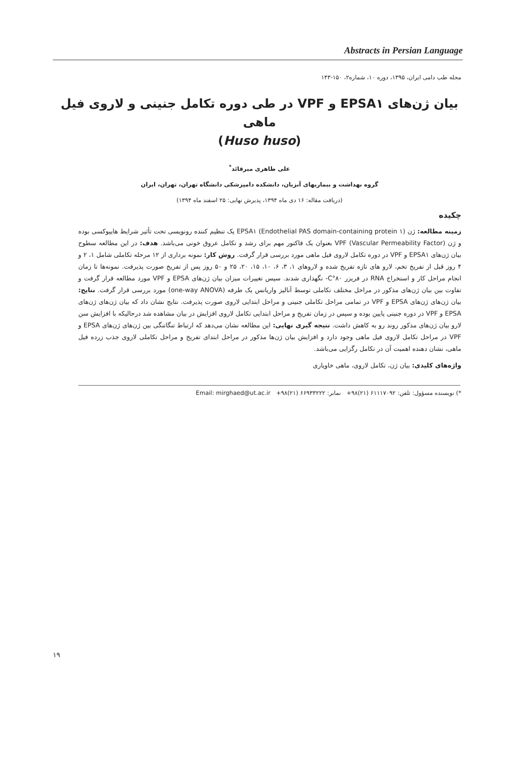Abstracts in Persian Language
مجله طب دامی ایران، ۱۳۹۵، دوره ۱۰، شماره۲، ۱۵۰-۱۴۳
بیان ژن‌های EPSA۱ و VPF در طی دوره تکامل جنینی و لاروی فیل ماهی
(Huso huso)
علی طاهری میرقائد<sup>*</sup>
گروه بهداشت و بیماریهای آبزیان، دانشکده دامپزشکی دانشگاه تهران، تهران، ایران
(دریافت مقاله: ۱۶ دی ماه ۱۳۹۴، پذیرش نهایی: ۲۵ اسفند ماه ۱۳۹۴)
چکیده
زمینه مطالعه: ژن EPSA۱ (Endothelial PAS domain-containing protein ۱) یک تنظیم کننده رونویسی تحت تأثیر شرایط هایپوکسی بوده و ژن VPF (Vascular Permeability Factor) بعنوان یک فاکتور مهم برای رشد و تکامل عروق خونی می‌باشد. هدف: در این مطالعه سطوح بیان ژن‌های EPSA۱ و VPF در دوره تکامل لاروی فیل ماهی مورد بررسی قرار گرفت. روش کار: نمونه برداری از ۱۲ مرحله تکاملی شامل ۱، ۲ و ۴ روز قبل از تفریخ تخم، لارو های تازه تفریخ شده و لاروهای ۱، ۳، ۶، ۱۰، ۱۵، ۲۰، ۲۵ و ۵۰ روز پس از تفریخ صورت پذیرفت. نمونه‌ها تا زمان انجام مراحل کار و استخراج RNA در فریزر ۸۰°C- نگهداری شدند. سپس تغییرات میزان بیان ژن‌های EPSA و VPF مورد مطالعه قرار گرفت و تفاوت بین بیان ژن‌های مذکور در مراحل مختلف تکاملی توسط آنالیز واریانس یک طرفه (one-way ANOVA) مورد بررسی قرار گرفت. نتایج: بیان ژن‌های ژن‌های EPSA و VPF در تمامی مراحل تکاملی جنینی و مراحل ابتدایی لاروی صورت پذیرفت. نتایج نشان داد که بیان ژن‌های ژن‌های EPSA و VPF در دوره جنینی پایین بوده و سپس در زمان تفریخ و مراحل ابتدایی تکامل لاروی افزایش در بیان مشاهده شد درحالیکه با افزایش سن لارو بیان ژن‌های مذکور روند رو به کاهش داشت. نتیجه گیری نهایی: این مطالعه نشان می‌دهد که ارتباط تنگاتنگی بین ژن‌های ژن‌های EPSA و VPF در مراحل تکامل لاروی فیل ماهی وجود دارد و افزایش بیان ژن‌ها مذکور در مراحل ابتدای تفریخ و مراحل تکاملی لاروی جذب زرده فیل ماهی، نشان دهنده اهمیت آن در تکامل رگزایی می‌باشد.
واژه‌های کلیدی: بیان ژن، تکامل لاروی، ماهی خاویاری
*) نویسنده مسؤول: تلفن: ۶۱۱۱۷۰۹۲ (۲۱)۹۸+ نمابر: ۶۶۹۳۳۲۲۲ (۲۱)۹۸+ Email: mirghaed@ut.ac.ir
۱۹